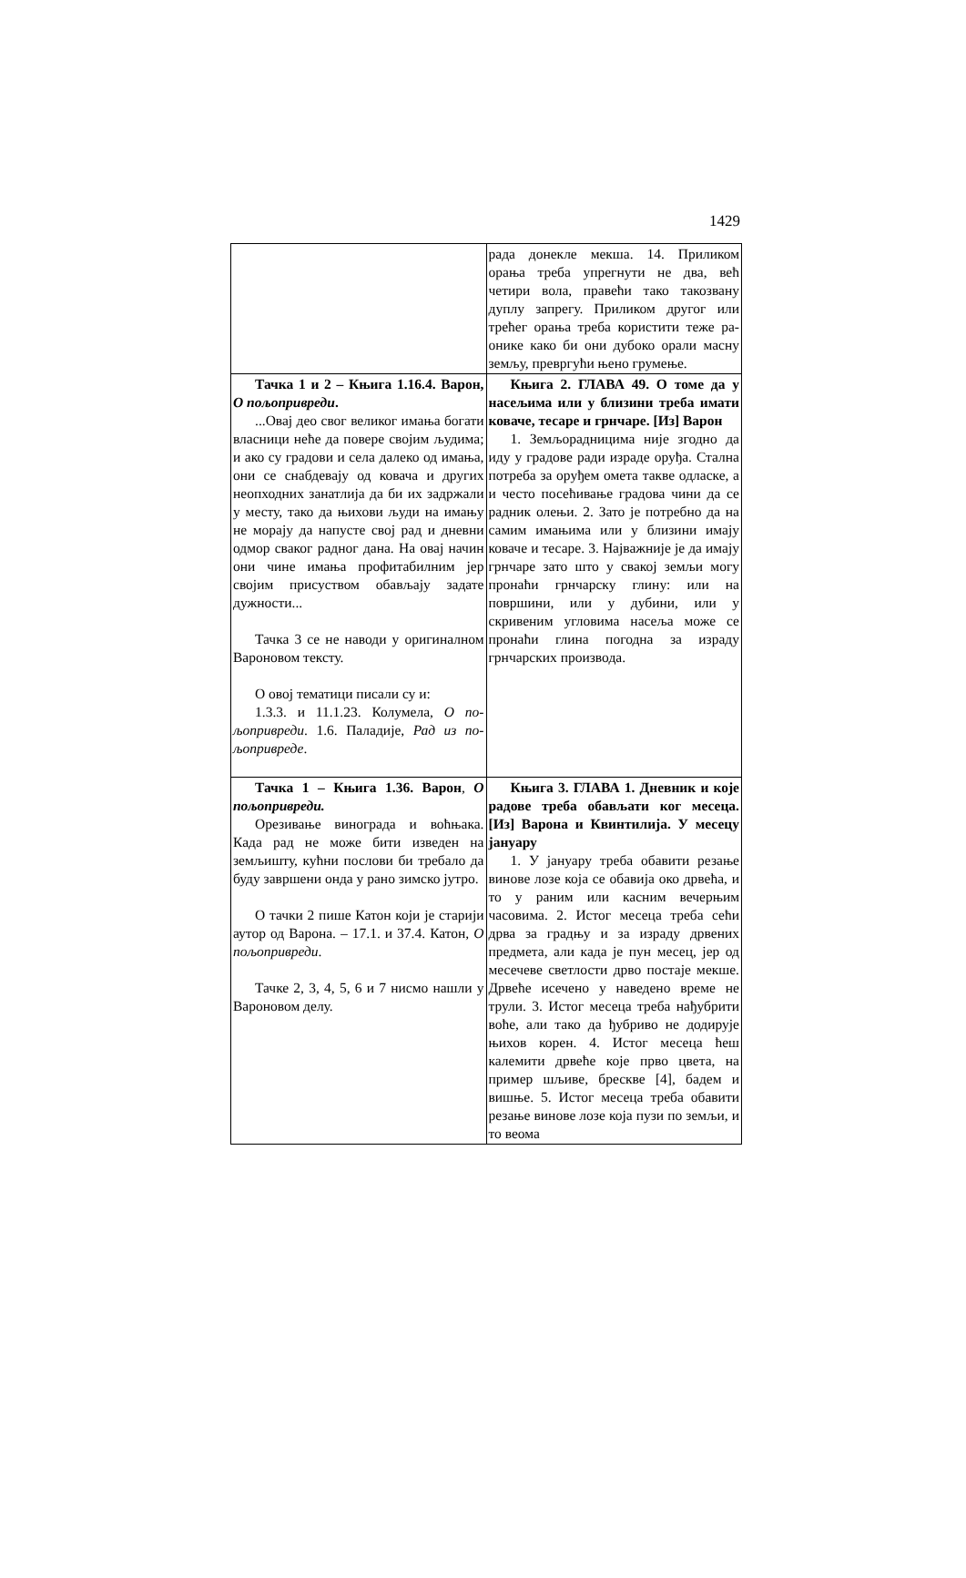1429
| | рада донекле мекша. 14. Приликом орања треба упрегнути не два, већ четири вола, правећи тако такозвану дуплу запрегу. Приликом другог или трећег орања треба користити теже ра­онике како би они дубоко орали масну земљу, превргући њено грумење. |
| Тачка 1 и 2 – Књига 1.16.4. Варон, О пољопривреди . ...Овај део свог великог имања бо­гати власници неће да повере својим људима; и ако су градови и села да­леко од имања, они се снабдевају од ковача и других неопходних занат­лија да би их задржали у месту, тако да њихови људи на имању не морају да напусте свој рад и дневни одмор сваког радног дана. На овај начин они чине имања профитабилним јер својим присуством обављају задате дужности... Тачка 3 се не наводи у оригинал­ном Вароновом тексту. О овој тематици писали су и: 1.3.3. и 11.1.23. Колумела, О по­љопривреди . 1.6. Паладије, Рад из по­љопривреде . | Књига 2. ГЛАВА 49. О томе да у насељима или у близини треба има­ти коваче, тесаре и грнчаре. [Из] Варон 1. Земљорадницима није згодно да иду у градове ради израде оруђа. Стална потреба за оруђем омета так­ве одласке, а и често посећивање гра­дова чини да се радник олењи. 2. За­то је потребно да на самим имањима или у близини имају коваче и тесаре. 3. Најважније је да имају грнчаре за­то што у свакој земљи могу пронаћи грнчарску глину: или на површини, или у дубини, или у скривеним угло­вима насеља може се пронаћи глина погодна за израду грнчарских произ­вода. |
| Тачка 1 – Књига 1.36. Варон , О пољопривреди. Орезивање винограда и воћњака. Када рад не може бити изведен на земљишту, кућни послови би треба­ло да буду завршени онда у рано зимско јутро. О тачки 2 пише Катон који је ста­рији аутор од Варона. – 17.1. и 37.4. Катон, О пољопривреди . Тачке 2, 3, 4, 5, 6 и 7 нисмо нашли у Вароновом делу. | Књига 3. ГЛАВА 1. Дневник и које радове треба обављати ког ме­сеца. [Из] Варона и Квинтилија. У месецу јануару 1. У јануару треба обавити резање винове лозе која се обавија око дрве­ћа, и то у раним или касним вечер­њим часовима. 2. Истог месеца треба сећи дрва за градњу и за израду дрве­них предмета, али када је пун месец, јер од месечеве светлости дрво по­стаје мекше. Дрвеће исечено у наве­дено време не трули. 3. Истог месеца треба нађубрити воће, али тако да ђубриво не додирује њихов корен. 4. Истог месеца ћеш калемити дрвеће које прво цвета, на пример шљиве, брескве [4], бадем и вишње. 5. Истог месеца треба обавити резање винове лозе која пузи по земљи, и то веома |